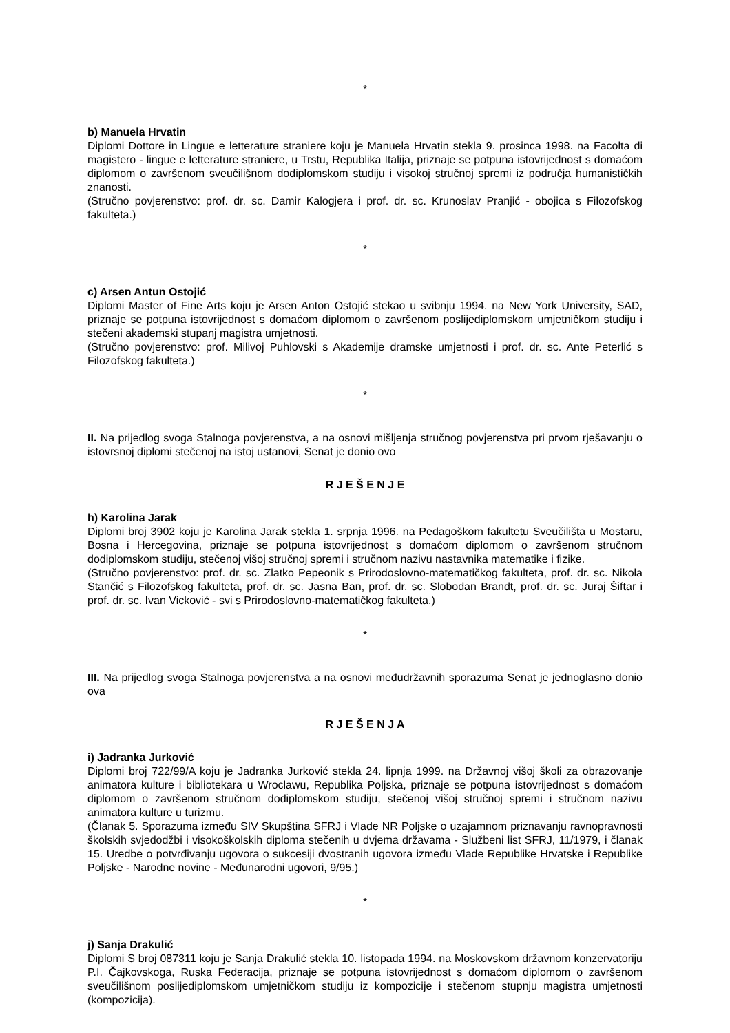*
b) Manuela Hrvatin
Diplomi Dottore in Lingue e letterature straniere koju je Manuela Hrvatin stekla 9. prosinca 1998. na Facolta di magistero - lingue e letterature straniere, u Trstu, Republika Italija, priznaje se potpuna istovrijednost s domaćom diplomom o završenom sveučilišnom dodiplomskom studiju i visokoj stručnoj spremi iz područja humanističkih znanosti.
(Stručno povjerenstvo: prof. dr. sc. Damir Kalogjera i prof. dr. sc. Krunoslav Pranjić - obojica s Filozofskog fakulteta.)
*
c) Arsen Antun Ostojić
Diplomi Master of Fine Arts koju je Arsen Anton Ostojić stekao u svibnju 1994. na New York University, SAD, priznaje se potpuna istovrijednost s domaćom diplomom o završenom poslijediplomskom umjetničkom studiju i stečeni akademski stupanj magistra umjetnosti.
(Stručno povjerenstvo: prof. Milivoj Puhlovski s Akademije dramske umjetnosti i prof. dr. sc. Ante Peterlić s Filozofskog fakulteta.)
*
II. Na prijedlog svoga Stalnoga povjerenstva, a na osnovi mišljenja stručnog povjerenstva pri prvom rješavanju o istovrsnoj diplomi stečenoj na istoj ustanovi, Senat je donio ovo
R J E Š E N J E
h) Karolina Jarak
Diplomi broj 3902 koju je Karolina Jarak stekla 1. srpnja 1996. na Pedagoškom fakultetu Sveučilišta u Mostaru, Bosna i Hercegovina, priznaje se potpuna istovrijednost s domaćom diplomom o završenom stručnom dodiplomskom studiju, stečenoj višoj stručnoj spremi i stručnom nazivu nastavnika matematike i fizike.
(Stručno povjerenstvo: prof. dr. sc. Zlatko Pepeonik s Prirodoslovno-matematičkog fakulteta, prof. dr. sc. Nikola Stančić s Filozofskog fakulteta, prof. dr. sc. Jasna Ban, prof. dr. sc. Slobodan Brandt, prof. dr. sc. Juraj Šiftar i prof. dr. sc. Ivan Vicković - svi s Prirodoslovno-matematičkog fakulteta.)
*
III. Na prijedlog svoga Stalnoga povjerenstva a na osnovi međudržavnih sporazuma Senat je jednoglasno donio ova
R J E Š E N J A
i) Jadranka Jurković
Diplomi broj 722/99/A koju je Jadranka Jurković stekla 24. lipnja 1999. na Državnoj višoj školi za obrazovanje animatora kulture i bibliotekara u Wroclawu, Republika Poljska, priznaje se potpuna istovrijednost s domaćom diplomom o završenom stručnom dodiplomskom studiju, stečenoj višoj stručnoj spremi i stručnom nazivu animatora kulture u turizmu.
(Članak 5. Sporazuma između SIV Skupština SFRJ i Vlade NR Poljske o uzajamnom priznavanju ravnopravnosti školskih svjedodžbi i visokoškolskih diploma stečenih u dvjema državama - Službeni list SFRJ, 11/1979, i članak 15. Uredbe o potvrđivanju ugovora o sukcesiji dvostranih ugovora između Vlade Republike Hrvatske i Republike Poljske - Narodne novine - Međunarodni ugovori, 9/95.)
*
j) Sanja Drakulić
Diplomi S broj 087311 koju je Sanja Drakulić stekla 10. listopada 1994. na Moskovskom državnom konzervatoriju P.I. Čajkovskoga, Ruska Federacija, priznaje se potpuna istovrijednost s domaćom diplomom o završenom sveučilišnom poslijediplomskom umjetničkom studiju iz kompozicije i stečenom stupnju magistra umjetnosti (kompozicija).